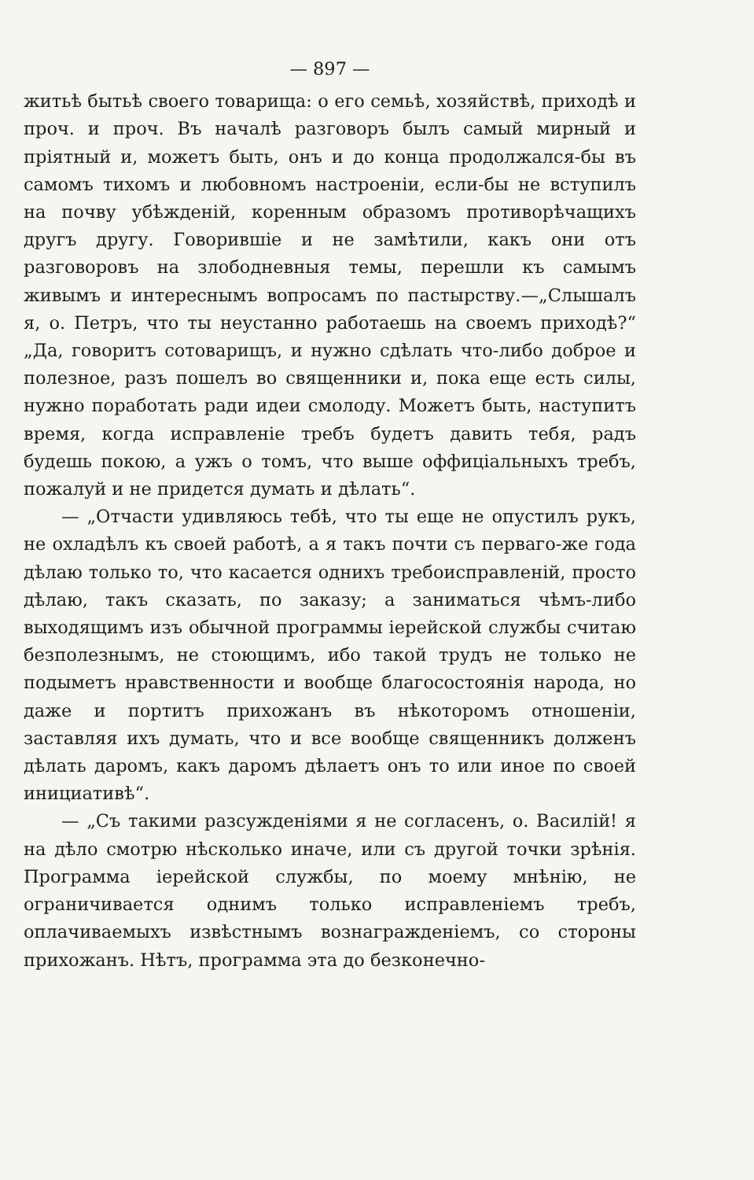— 897 —
житьѣ бытьѣ своего товарища: о его семьѣ, хозяйствѣ, приходѣ и проч. и проч. Въ началѣ разговоръ былъ самый мирный и пріятный и, можетъ быть, онъ и до конца продолжался-бы въ самомъ тихомъ и любовномъ настроеніи, если-бы не вступилъ на почву убѣжденій, коренным образомъ противорѣчащихъ другъ другу. Говорившіе и не замѣтили, какъ они отъ разговоровъ на злободневныя темы, перешли къ самымъ живымъ и интереснымъ вопросамъ по пастырству.—„Слышалъ я, о. Петръ, что ты неустанно работаешь на своемъ приходѣ?“ „Да, говоритъ сотоварищъ, и нужно сдѣлать что-либо доброе и полезное, разъ пошелъ во священники и, пока еще есть силы, нужно поработать ради идеи смолоду. Можетъ быть, наступитъ время, когда исправленіе требъ будетъ давить тебя, радъ будешь покою, а ужъ о томъ, что выше оффиціальныхъ требъ, пожалуй и не придется думать и дѣлать“.
— „Отчасти удивляюсь тебѣ, что ты еще не опустилъ рукъ, не охладѣлъ къ своей работѣ, а я такъ почти съ перваго-же года дѣлаю только то, что касается однихъ требоисправленій, просто дѣлаю, такъ сказать, по заказу; а заниматься чѣмъ-либо выходящимъ изъ обычной программы іерейской службы считаю безполезнымъ, не стоющимъ, ибо такой трудъ не только не подыметъ нравственности и вообще благосостоянія народа, но даже и портитъ прихожанъ въ нѣкоторомъ отношеніи, заставляя ихъ думать, что и все вообще священникъ долженъ дѣлать даромъ, какъ даромъ дѣлаетъ онъ то или иное по своей инициативѣ“.
— „Съ такими разсужденіями я не согласенъ, о. Василій! я на дѣло смотрю нѣсколько иначе, или съ другой точки зрѣнія. Программа іерейской службы, по моему мнѣнію, не ограничивается однимъ только исправленіемъ требъ, оплачиваемыхъ извѣстнымъ вознагражденіемъ, со стороны прихожанъ. Нѣтъ, программа эта до безконечно-